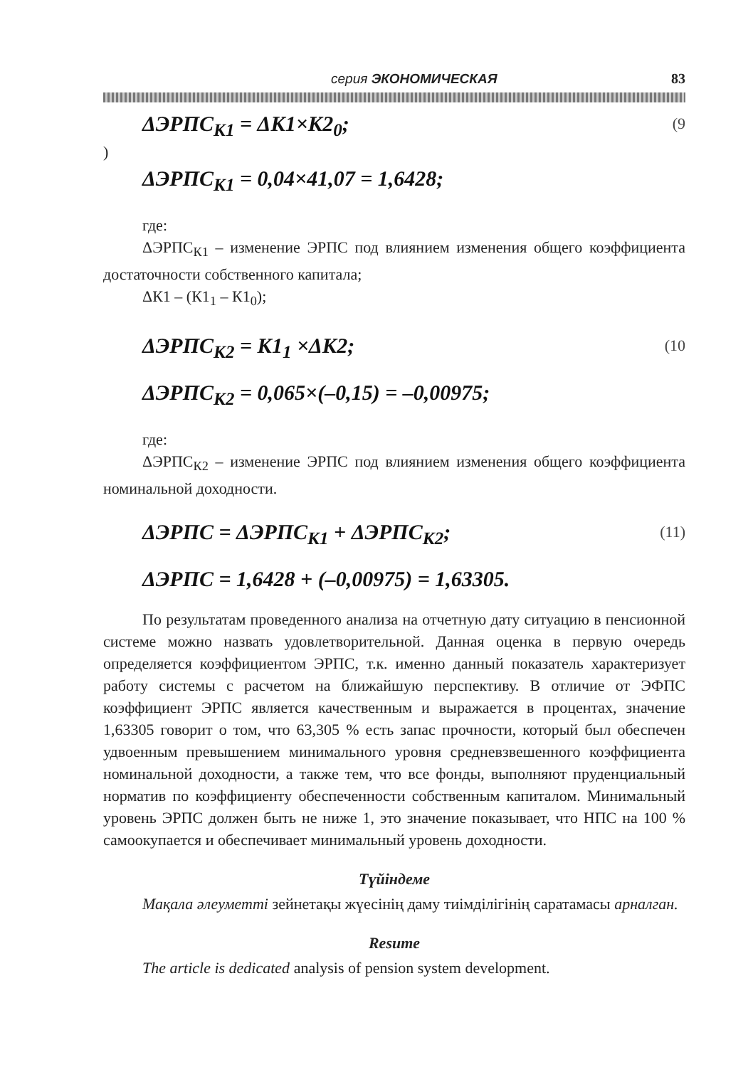серия ЭКОНОМИЧЕСКАЯ 83
ΔЭРПС<sub>К1</sub> = ΔК1×К2<sub>0</sub>; (9
)
ΔЭРПС<sub>К1</sub> = 0,04×41,07 = 1,6428;
где:
ΔЭРПС<sub>К1</sub> – изменение ЭРПС под влиянием изменения общего коэффициента достаточности собственного капитала;
ΔК1 – (К1<sub>1</sub> – К1<sub>0</sub>);
ΔЭРПС<sub>К2</sub> = К1<sub>1</sub> ×ΔК2; (10
ΔЭРПС<sub>К2</sub> = 0,065×(–0,15) = –0,00975;
где:
ΔЭРПС<sub>К2</sub> – изменение ЭРПС под влиянием изменения общего коэффициента номинальной доходности.
ΔЭРПС = ΔЭРПС<sub>К1</sub> + ΔЭРПС<sub>К2</sub>; (11)
ΔЭРПС = 1,6428 + (–0,00975) = 1,63305.
По результатам проведенного анализа на отчетную дату ситуацию в пенсионной системе можно назвать удовлетворительной. Данная оценка в первую очередь определяется коэффициентом ЭРПС, т.к. именно данный показатель характеризует работу системы с расчетом на ближайшую перспективу. В отличие от ЭФПС коэффициент ЭРПС является качественным и выражается в процентах, значение 1,63305 говорит о том, что 63,305 % есть запас прочности, который был обеспечен удвоенным превышением минимального уровня средневзвешенного коэффициента номинальной доходности, а также тем, что все фонды, выполняют пруденциальный норматив по коэффициенту обеспеченности собственным капиталом. Минимальный уровень ЭРПС должен быть не ниже 1, это значение показывает, что НПС на 100 % самоокупается и обеспечивает минимальный уровень доходности.
Түйіндеме
Мақала әлеуметті зейнетақы жүесінің даму тиімділігінің саратамасы арналган.
Resume
The article is dedicated analysis of pension system development.